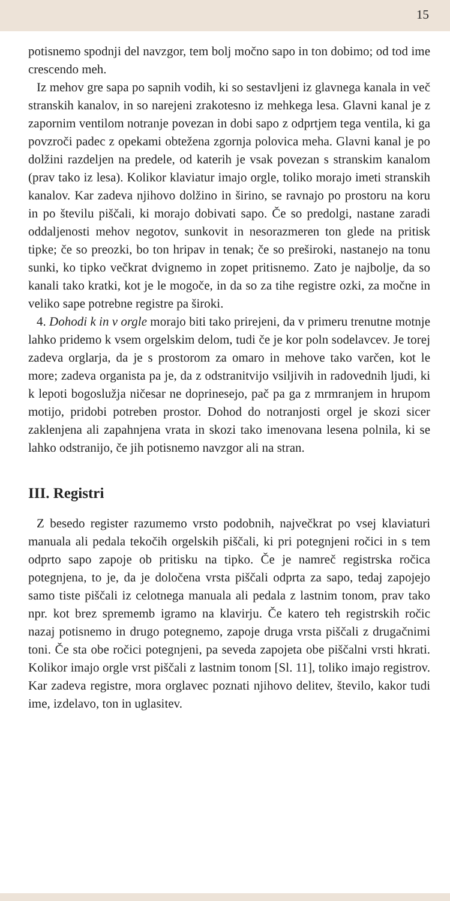15
potisnemo spodnji del navzgor, tem bolj močno sapo in ton dobimo; od tod ime crescendo meh.
Iz mehov gre sapa po sapnih vodih, ki so sestavljeni iz glavnega kanala in več stranskih kanalov, in so narejeni zrakotesno iz mehkega lesa. Glavni kanal je z zapornim ventilom notranje povezan in dobi sapo z odprtjem tega ventila, ki ga povzroči padec z opekami obtežena zgornja polovica meha. Glavni kanal je po dolžini razdeljen na predele, od katerih je vsak povezan s stranskim kanalom (prav tako iz lesa). Kolikor klaviatur imajo orgle, toliko morajo imeti stranskih kanalov. Kar zadeva njihovo dolžino in širino, se ravnajo po prostoru na koru in po številu piščali, ki morajo dobivati sapo. Če so predolgi, nastane zaradi oddaljenosti mehov negotov, sunkovit in nesorazmeren ton glede na pritisk tipke; če so preozki, bo ton hripav in tenak; če so preširoki, nastanejo na tonu sunki, ko tipko večkrat dvignemo in zopet pritisnemo. Zato je najbolje, da so kanali tako kratki, kot je le mogoče, in da so za tihe registre ozki, za močne in veliko sape potrebne registre pa široki.
4. Dohodi k in v orgle morajo biti tako prirejeni, da v primeru trenutne motnje lahko pridemo k vsem orgelskim delom, tudi če je kor poln sodelavcev. Je torej zadeva orglarja, da je s prostorom za omaro in mehove tako varčen, kot le more; zadeva organista pa je, da z odstranitvijo vsiljivih in radovednih ljudi, ki k lepoti bogoslužja ničesar ne doprinesejo, pač pa ga z mrmranjem in hrupom motijo, pridobi potreben prostor. Dohod do notranjosti orgel je skozi sicer zaklenjena ali zapahnjena vrata in skozi tako imenovana lesena polnila, ki se lahko odstranijo, če jih potisnemo navzgor ali na stran.
III. Registri
Z besedo register razumemo vrsto podobnih, največkrat po vsej klaviaturi manuala ali pedala tekočih orgelskih piščali, ki pri potegnjeni ročici in s tem odprto sapo zapoje ob pritisku na tipko. Če je namreč registrska ročica potegnjena, to je, da je določena vrsta piščali odprta za sapo, tedaj zapojejo samo tiste piščali iz celotnega manuala ali pedala z lastnim tonom, prav tako npr. kot brez sprememb igramo na klavirju. Če katero teh registrskih ročic nazaj potisnemo in drugo potegnemo, zapoje druga vrsta piščali z drugačnimi toni. Če sta obe ročici potegnjeni, pa seveda zapojeta obe piščalni vrsti hkrati. Kolikor imajo orgle vrst piščali z lastnim tonom [Sl. 11], toliko imajo registrov. Kar zadeva registre, mora orglavec poznati njihovo delitev, število, kakor tudi ime, izdelavo, ton in uglasitev.